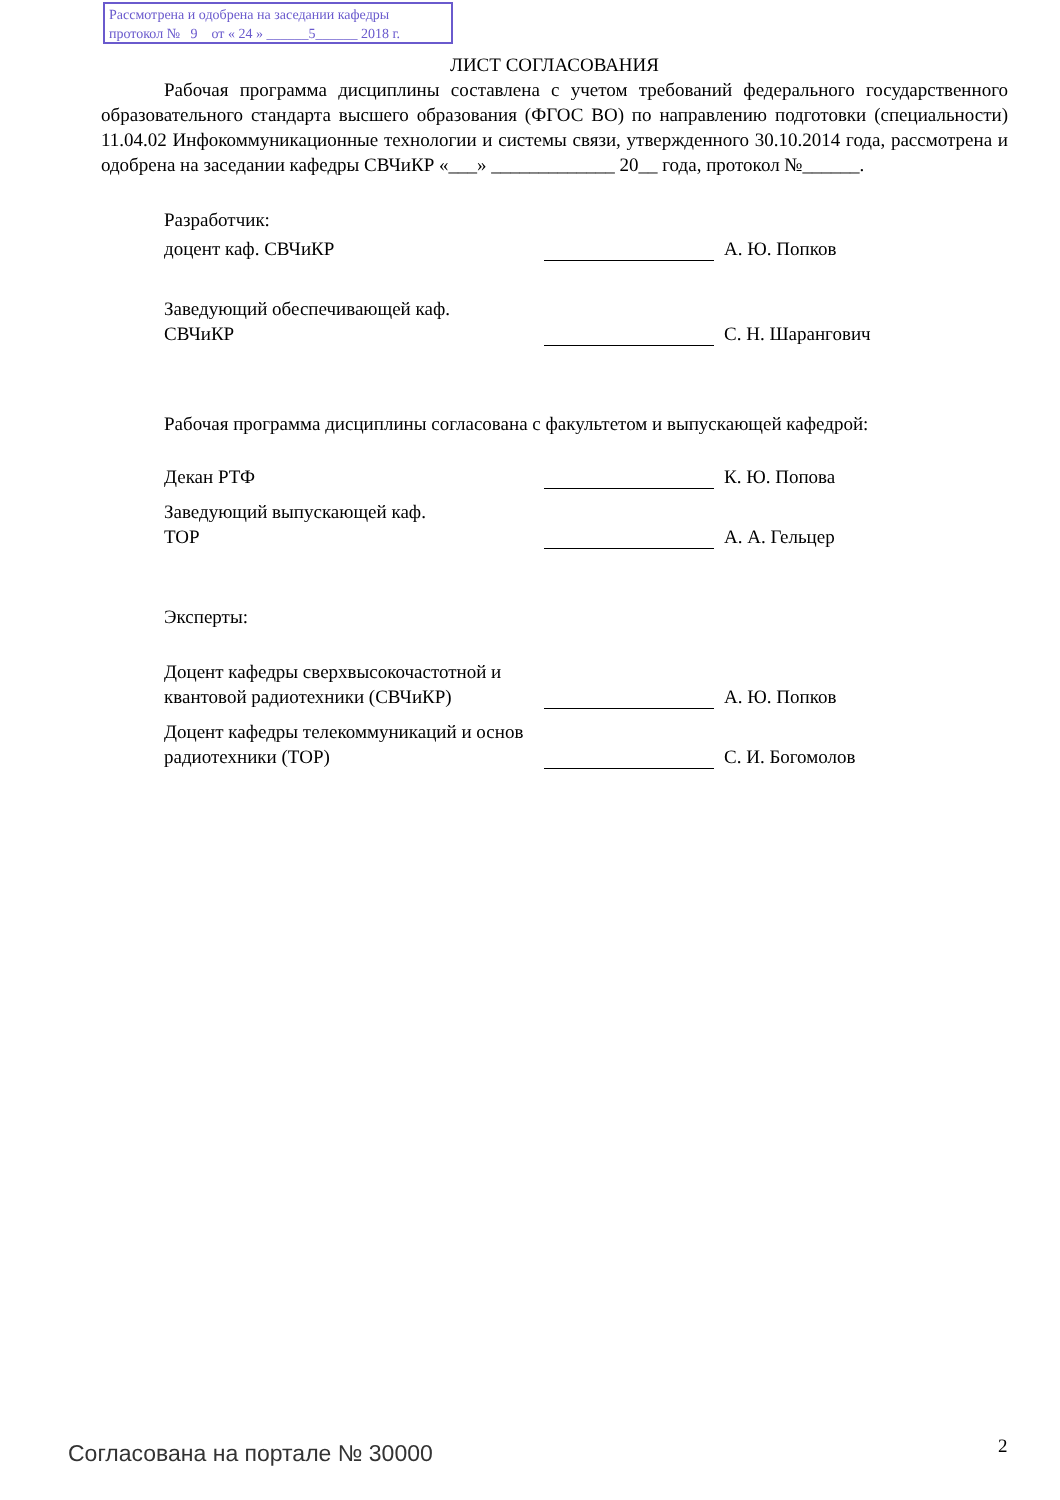Рассмотрена и одобрена на заседании кафедры
протокол № 9 от « 24 » ______5______ 2018 г.
ЛИСТ СОГЛАСОВАНИЯ
Рабочая программа дисциплины составлена с учетом требований федерального государственного образовательного стандарта высшего образования (ФГОС ВО) по направлению подготовки (специальности) 11.04.02 Инфокоммуникационные технологии и системы связи, утвержденного 30.10.2014 года, рассмотрена и одобрена на заседании кафедры СВЧиКР «___» _____________ 20__ года, протокол №______.
Разработчик:
доцент каф. СВЧиКР А. Ю. Попков
Заведующий обеспечивающей каф.
СВЧиКР
С. Н. Шарангович
Рабочая программа дисциплины согласована с факультетом и выпускающей кафедрой:
Декан РТФ К. Ю. Попова
Заведующий выпускающей каф.
ТОР
А. А. Гельцер
Эксперты:
Доцент кафедры сверхвысокочастотной и квантовой радиотехники (СВЧиКР)
А. Ю. Попков
Доцент кафедры телекоммуникаций и основ радиотехники (ТОР)
С. И. Богомолов
Согласована на портале № 30000 2